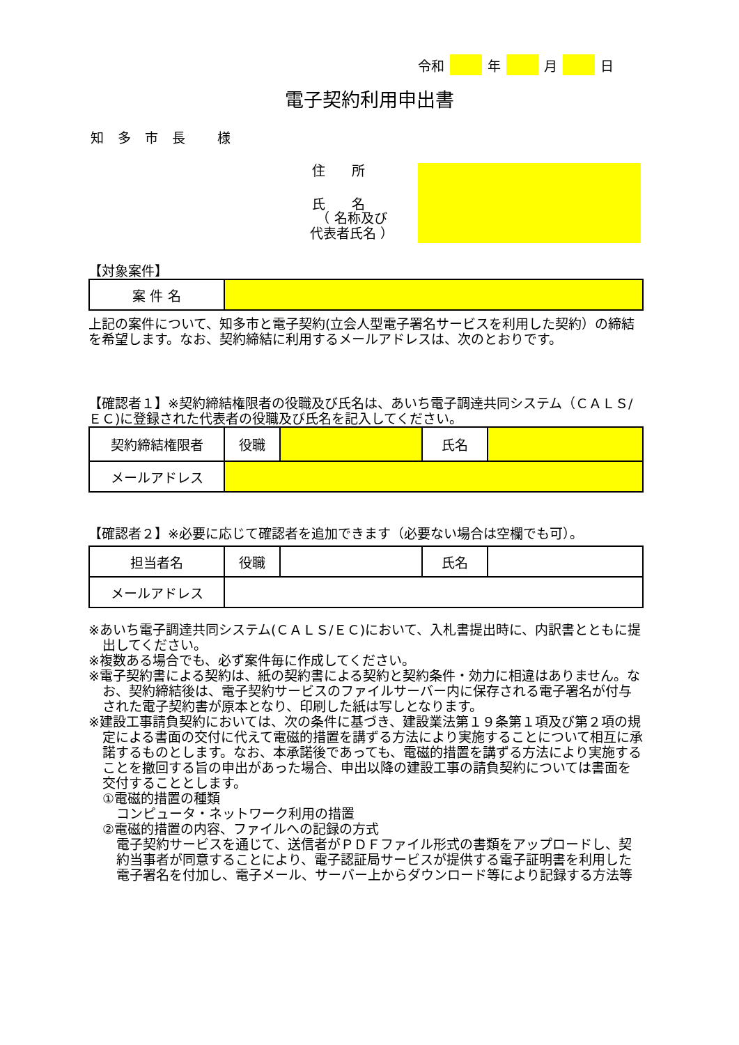令和 年 月 日
電子契約利用申出書
知多市長 様
住　　所
氏　　名
（ 名称及び
代表者氏名 ）
【対象案件】
| 案 件 名 | |
上記の案件について、知多市と電子契約(立会人型電子署名サービスを利用した契約）の締結を希望します。なお、契約締結に利用するメールアドレスは、次のとおりです。
【確認者１】※契約締結権限者の役職及び氏名は、あいち電子調達共同システム（ＣＡＬＳ/ＥＣ)に登録された代表者の役職及び氏名を記入してください。
| 契約締結権限者 | 役職 | | 氏名 | |
| メールアドレス | | | | |
【確認者２】※必要に応じて確認者を追加できます（必要ない場合は空欄でも可）。
| 担当者名 | 役職 | | 氏名 | |
| メールアドレス | | | | |
※あいち電子調達共同システム(ＣＡＬＳ/ＥＣ)において、入札書提出時に、内訳書とともに提出してください。
※複数ある場合でも、必ず案件毎に作成してください。
※電子契約書による契約は、紙の契約書による契約と契約条件・効力に相違はありません。なお、契約締結後は、電子契約サービスのファイルサーバー内に保存される電子署名が付与された電子契約書が原本となり、印刷した紙は写しとなります。
※建設工事請負契約においては、次の条件に基づき、建設業法第１９条第１項及び第２項の規定による書面の交付に代えて電磁的措置を講ずる方法により実施することについて相互に承諾するものとします。なお、本承諾後であっても、電磁的措置を講ずる方法により実施することを撤回する旨の申出があった場合、申出以降の建設工事の請負契約については書面を交付することとします。
①電磁的措置の種類
コンピュータ・ネットワーク利用の措置
②電磁的措置の内容、ファイルへの記録の方式
電子契約サービスを通じて、送信者がＰＤＦファイル形式の書類をアップロードし、契約当事者が同意することにより、電子認証局サービスが提供する電子証明書を利用した電子署名を付加し、電子メール、サーバー上からダウンロード等により記録する方法等